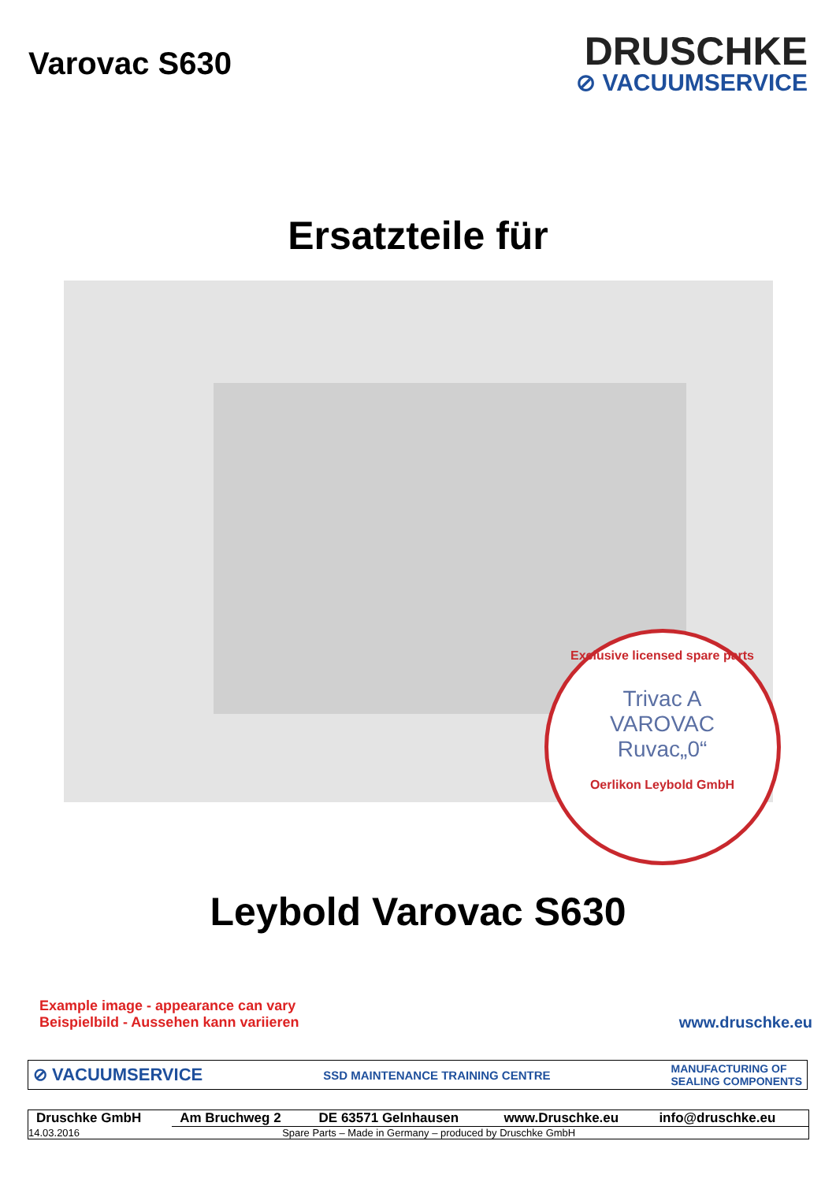Varovac S630
DRUSCHKE
⊘ VACUUMSERVICE
Ersatzteile für
Exclusive licensed spare parts
Trivac A
VAROVAC
Ruvac„0“
Oerlikon Leybold GmbH
Leybold Varovac S630
Example image - appearance can vary
Beispielbild - Aussehen kann variieren
www.druschke.eu
⊘ VACUUMSERVICE SSD MAINTENANCE TRAINING CENTRE MANUFACTURING OF
SEALING COMPONENTS
| Druschke GmbH | Am Bruchweg 2 | DE 63571 Gelnhausen | www.Druschke.eu | info@druschke.eu |
| 14.03.2016 | Spare Parts – Made in Germany – produced by Druschke GmbH | | | |